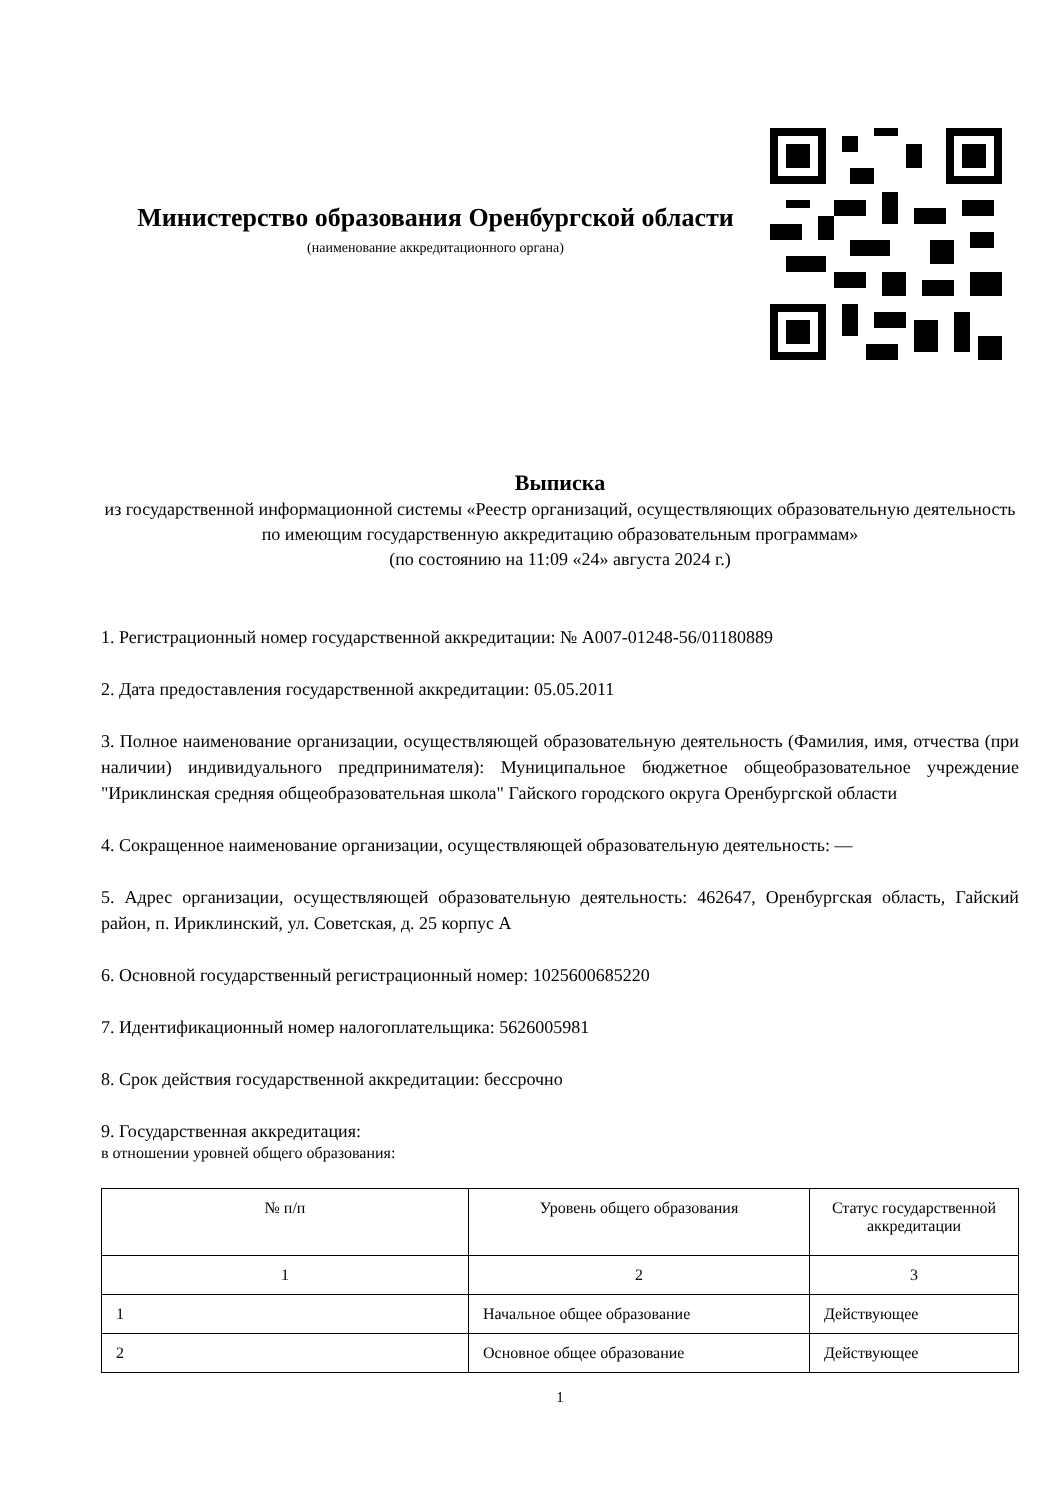Министерство образования Оренбургской области
(наименование аккредитационного органа)
Выписка
из государственной информационной системы «Реестр организаций, осуществляющих образовательную деятельность по имеющим государственную аккредитацию образовательным программам»
(по состоянию на 11:09 «24» августа 2024 г.)
1. Регистрационный номер государственной аккредитации: № А007-01248-56/01180889
2. Дата предоставления государственной аккредитации: 05.05.2011
3. Полное наименование организации, осуществляющей образовательную деятельность (Фамилия, имя, отчества (при наличии) индивидуального предпринимателя): Муниципальное бюджетное общеобразовательное учреждение "Ириклинская средняя общеобразовательная школа" Гайского городского округа Оренбургской области
4. Сокращенное наименование организации, осуществляющей образовательную деятельность: —
5. Адрес организации, осуществляющей образовательную деятельность: 462647, Оренбургская область, Гайский район, п. Ириклинский, ул. Советская, д. 25 корпус А
6. Основной государственный регистрационный номер: 1025600685220
7. Идентификационный номер налогоплательщика: 5626005981
8. Срок действия государственной аккредитации: бессрочно
9. Государственная аккредитация:
в отношении уровней общего образования:
| № п/п | Уровень общего образования | Статус государственной аккредитации |
| --- | --- | --- |
| 1 | 2 | 3 |
| 1 | Начальное общее образование | Действующее |
| 2 | Основное общее образование | Действующее |
1